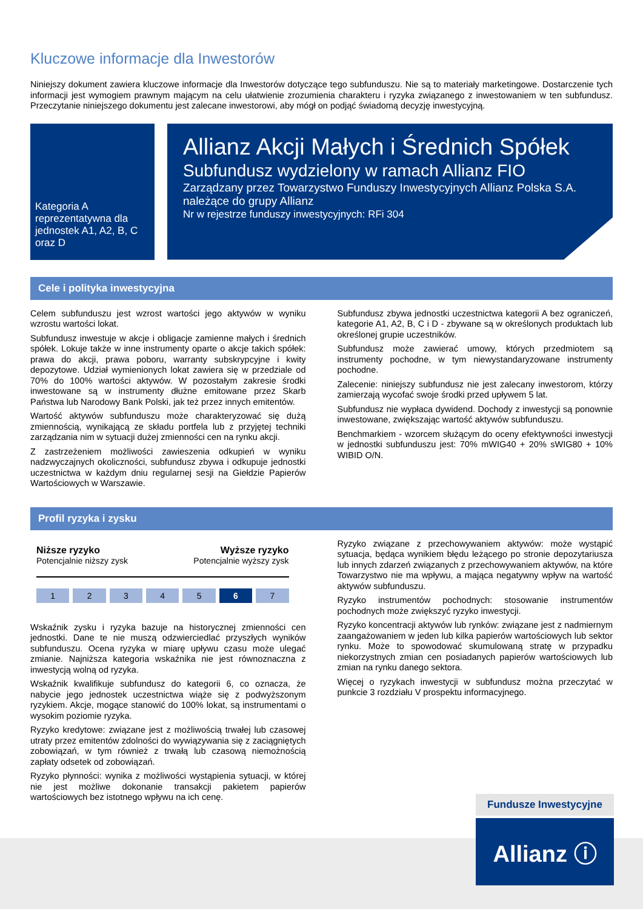Kluczowe informacje dla Inwestorów
Niniejszy dokument zawiera kluczowe informacje dla Inwestorów dotyczące tego subfunduszu. Nie są to materiały marketingowe. Dostarczenie tych informacji jest wymogiem prawnym mającym na celu ułatwienie zrozumienia charakteru i ryzyka związanego z inwestowaniem w ten subfundusz. Przeczytanie niniejszego dokumentu jest zalecane inwestorowi, aby mógł on podjąć świadomą decyzję inwestycyjną.
Kategoria A reprezentatywna dla jednostek A1, A2, B, C oraz D
Allianz Akcji Małych i Średnich Spółek
Subfundusz wydzielony w ramach Allianz FIO
Zarządzany przez Towarzystwo Funduszy Inwestycyjnych Allianz Polska S.A. należące do grupy Allianz
Nr w rejestrze funduszy inwestycyjnych: RFi 304
Cele i polityka inwestycyjna
Celem subfunduszu jest wzrost wartości jego aktywów w wyniku wzrostu wartości lokat.
Subfundusz inwestuje w akcje i obligacje zamienne małych i średnich spółek. Lokuje także w inne instrumenty oparte o akcje takich spółek: prawa do akcji, prawa poboru, warranty subskrypcyjne i kwity depozytowe. Udział wymienionych lokat zawiera się w przedziale od 70% do 100% wartości aktywów. W pozostałym zakresie środki inwestowane są w instrumenty dłużne emitowane przez Skarb Państwa lub Narodowy Bank Polski, jak też przez innych emitentów.
Wartość aktywów subfunduszu może charakteryzować się dużą zmiennością, wynikającą ze składu portfela lub z przyjętej techniki zarządzania nim w sytuacji dużej zmienności cen na rynku akcji.
Z zastrzeżeniem możliwości zawieszenia odkupień w wyniku nadzwyczajnych okoliczności, subfundusz zbywa i odkupuje jednostki uczestnictwa w każdym dniu regularnej sesji na Giełdzie Papierów Wartościowych w Warszawie.
Subfundusz zbywa jednostki uczestnictwa kategorii A bez ograniczeń, kategorie A1, A2, B, C i D - zbywane są w określonych produktach lub określonej grupie uczestników.
Subfundusz może zawierać umowy, których przedmiotem są instrumenty pochodne, w tym niewystandaryzowane instrumenty pochodne.
Zalecenie: niniejszy subfundusz nie jest zalecany inwestorom, którzy zamierzają wycofać swoje środki przed upływem 5 lat.
Subfundusz nie wypłaca dywidend. Dochody z inwestycji są ponownie inwestowane, zwiększając wartość aktywów subfunduszu.
Benchmarkiem - wzorcem służącym do oceny efektywności inwestycji w jednostki subfunduszu jest: 70% mWIG40 + 20% sWIG80 + 10% WIBID O/N.
Profil ryzyka i zysku
Niższe ryzyko
Potencjalnie niższy zysk
Wyższe ryzyko
Potencjalnie wyższy zysk
1 2 3 4 5 6 7
Wskaźnik zysku i ryzyka bazuje na historycznej zmienności cen jednostki. Dane te nie muszą odzwierciedlać przyszłych wyników subfunduszu. Ocena ryzyka w miarę upływu czasu może ulegać zmianie. Najniższa kategoria wskaźnika nie jest równoznaczna z inwestycją wolną od ryzyka.
Wskaźnik kwalifikuje subfundusz do kategorii 6, co oznacza, że nabycie jego jednostek uczestnictwa wiąże się z podwyższonym ryzykiem. Akcje, mogące stanowić do 100% lokat, są instrumentami o wysokim poziomie ryzyka.
Ryzyko kredytowe: związane jest z możliwością trwałej lub czasowej utraty przez emitentów zdolności do wywiązywania się z zaciągniętych zobowiązań, w tym również z trwałą lub czasową niemożnością zapłaty odsetek od zobowiązań.
Ryzyko płynności: wynika z możliwości wystąpienia sytuacji, w której nie jest możliwe dokonanie transakcji pakietem papierów wartościowych bez istotnego wpływu na ich cenę.
Ryzyko związane z przechowywaniem aktywów: może wystąpić sytuacja, będąca wynikiem błędu leżącego po stronie depozytariusza lub innych zdarzeń związanych z przechowywaniem aktywów, na które Towarzystwo nie ma wpływu, a mająca negatywny wpływ na wartość aktywów subfunduszu.
Ryzyko instrumentów pochodnych: stosowanie instrumentów pochodnych może zwiększyć ryzyko inwestycji.
Ryzyko koncentracji aktywów lub rynków: związane jest z nadmiernym zaangażowaniem w jeden lub kilka papierów wartościowych lub sektor rynku. Może to spowodować skumulowaną stratę w przypadku niekorzystnych zmian cen posiadanych papierów wartościowych lub zmian na rynku danego sektora.
Więcej o ryzykach inwestycji w subfundusz można przeczytać w punkcie 3 rozdziału V prospektu informacyjnego.
Fundusze Inwestycyjne
Allianz ⓘ